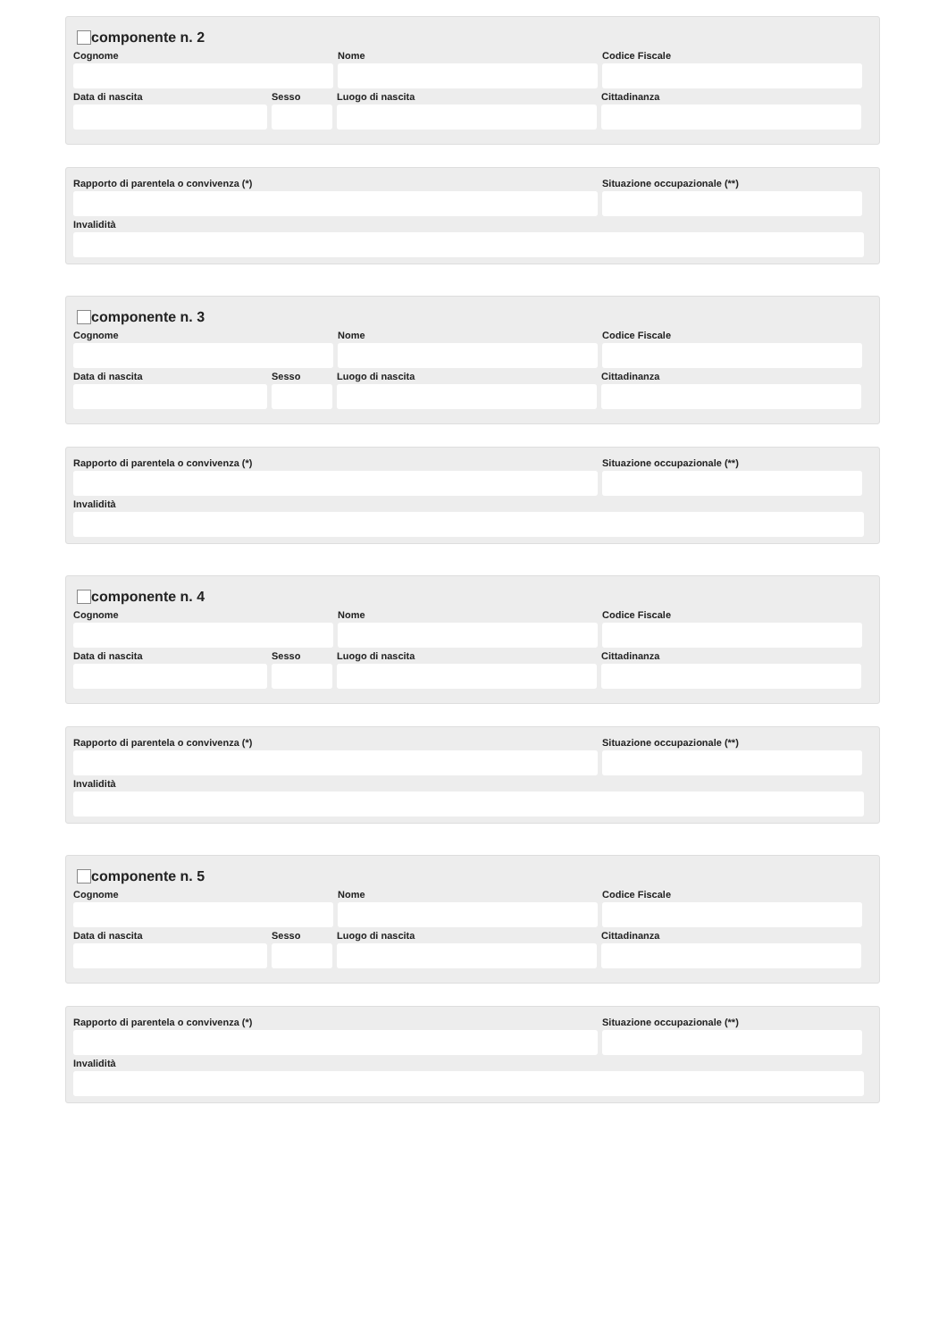componente n. 2
Cognome Nome Codice Fiscale
Data di nascita Sesso Luogo di nascita Cittadinanza
Rapporto di parentela o convivenza (*) Situazione occupazionale (**)
Invalidità
componente n. 3
Cognome Nome Codice Fiscale
Data di nascita Sesso Luogo di nascita Cittadinanza
Rapporto di parentela o convivenza (*) Situazione occupazionale (**)
Invalidità
componente n. 4
Cognome Nome Codice Fiscale
Data di nascita Sesso Luogo di nascita Cittadinanza
Rapporto di parentela o convivenza (*) Situazione occupazionale (**)
Invalidità
componente n. 5
Cognome Nome Codice Fiscale
Data di nascita Sesso Luogo di nascita Cittadinanza
Rapporto di parentela o convivenza (*) Situazione occupazionale (**)
Invalidità